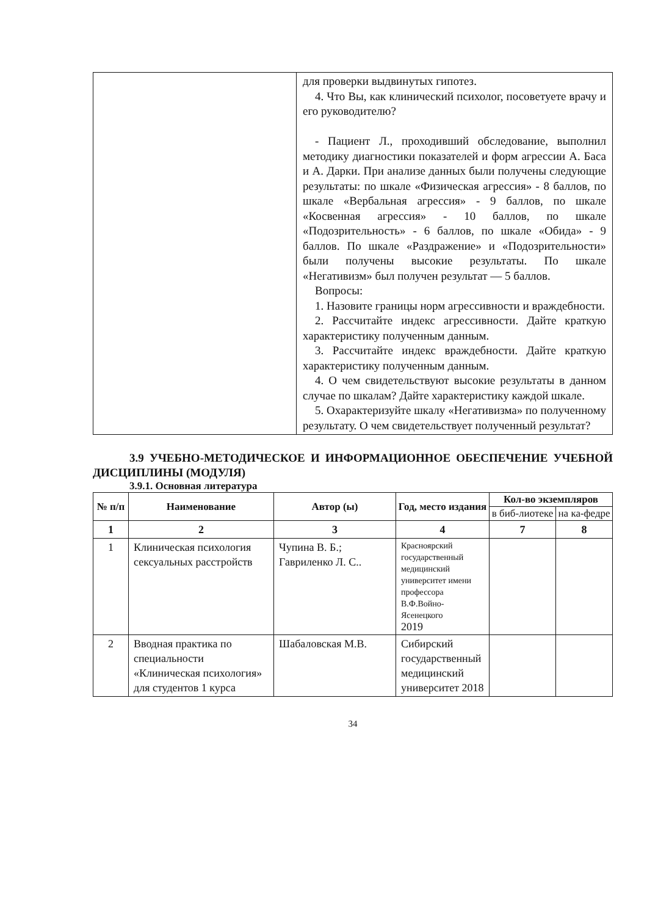| | для проверки выдвинутых гипотез. 4. Что Вы, как клинический психолог, посоветуете врачу и его руководителю? - Пациент Л., проходивший обследование, выполнил методику диагностики показателей и форм агрессии А. Баса и А. Дарки. При анализе данных были получены следующие результаты: по шкале «Физическая агрессия» - 8 баллов, по шкале «Вербальная агрессия» - 9 баллов, по шкале «Косвенная агрессия» - 10 баллов, по шкале «Подозрительность» - 6 баллов, по шкале «Обида» - 9 баллов. По шкале «Раздражение» и «Подозрительности» были получены высокие результаты. По шкале «Негативизм» был получен результат — 5 баллов. Вопросы: 1. Назовите границы норм агрессивности и враждебности. 2. Рассчитайте индекс агрессивности. Дайте краткую характеристику полученным данным. 3. Рассчитайте индекс враждебности. Дайте краткую характеристику полученным данным. 4. О чем свидетельствуют высокие результаты в данном случае по шкалам? Дайте характеристику каждой шкале. 5. Охарактеризуйте шкалу «Негативизма» по полученному результату. О чем свидетельствует полученный результат? |
3.9 УЧЕБНО-МЕТОДИЧЕСКОЕ И ИНФОРМАЦИОННОЕ ОБЕСПЕЧЕНИЕ УЧЕБНОЙ ДИСЦИПЛИНЫ (МОДУЛЯ)
3.9.1. Основная литература
| № п/п | Наименование | Автор (ы) | Год, место издания | Кол-во экземпляров | |
| --- | --- | --- | --- | --- | --- |
| | | | | в биб-лиотеке | на ка-федре |
| 1 | 2 | 3 | 4 | 7 | 8 |
| 1 | Клиническая психология сексуальных расстройств | Чупина В. Б.; Гавриленко Л. С.. | Красноярский государственный медицинский университет имени профессора В.Ф.Войно-Ясенецкого 2019 | | |
| 2 | Вводная практика по специальности «Клиническая психология» для студентов 1 курса | Шабаловская М.В. | Сибирский государственный медицинский университет 2018 | | |
34